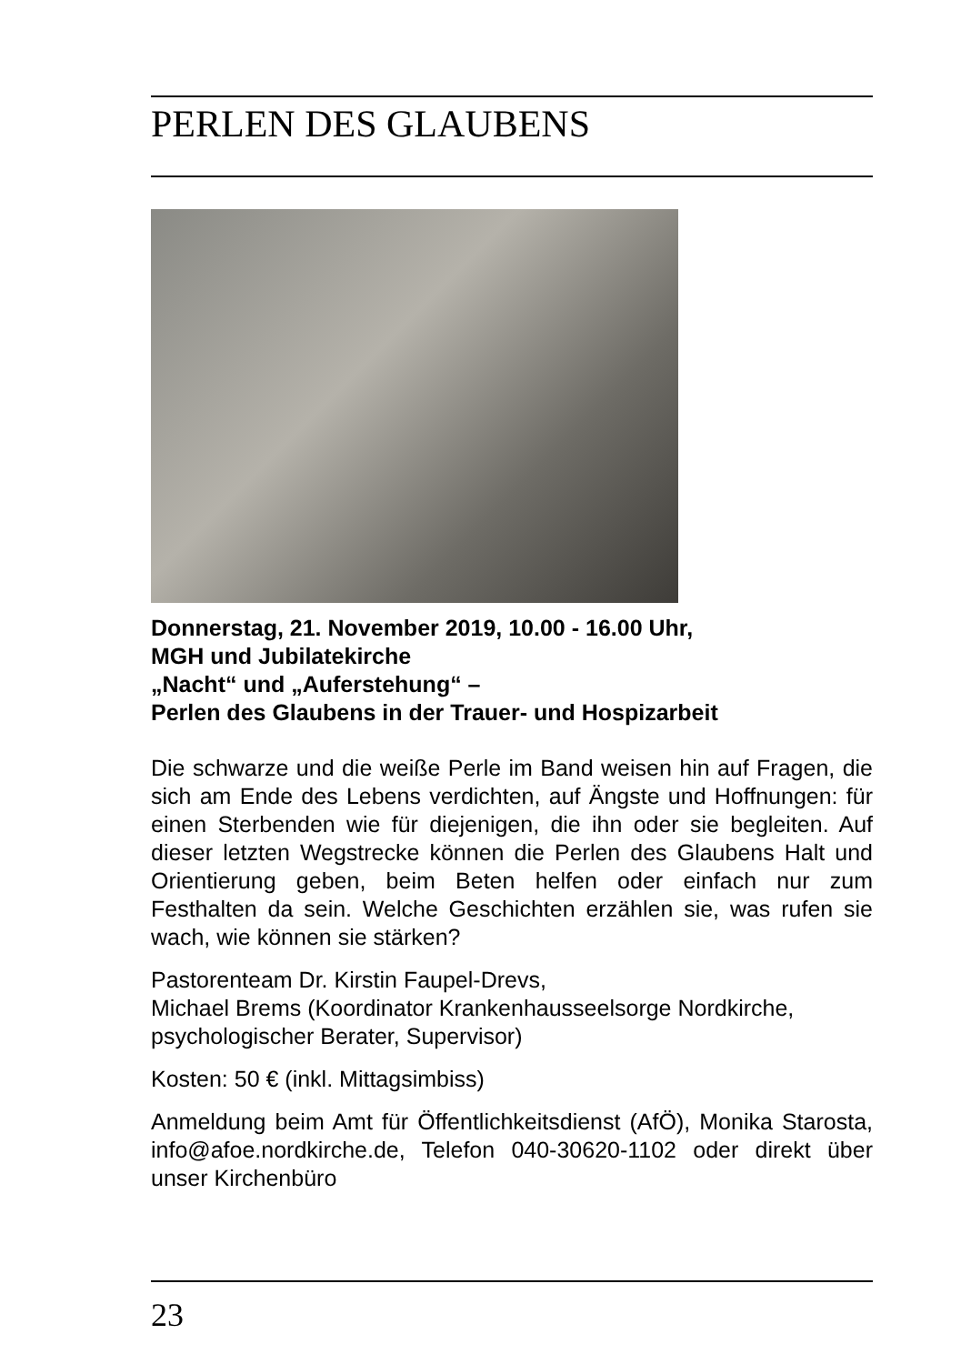PERLEN DES GLAUBENS
Donnerstag, 21. November 2019, 10.00 - 16.00 Uhr,
MGH und Jubilatekirche
„Nacht“ und „Auferstehung“ –
Perlen des Glaubens in der Trauer- und Hospizarbeit
Die schwarze und die weiße Perle im Band weisen hin auf Fragen, die sich am Ende des Lebens verdichten, auf Ängste und Hoffnungen: für einen Sterbenden wie für diejenigen, die ihn oder sie begleiten. Auf dieser letzten Wegstrecke können die Perlen des Glaubens Halt und Orientierung geben, beim Beten helfen oder einfach nur zum Festhalten da sein. Welche Geschichten erzählen sie, was rufen sie wach, wie können sie stärken?
Pastorenteam Dr. Kirstin Faupel-Drevs,
Michael Brems (Koordinator Krankenhausseelsorge Nordkirche, psychologischer Berater, Supervisor)
Kosten: 50 € (inkl. Mittagsimbiss)
Anmeldung beim Amt für Öffentlichkeitsdienst (AfÖ), Monika Starosta, info@afoe.nordkirche.de, Telefon 040-30620-1102 oder direkt über unser Kirchenbüro
23